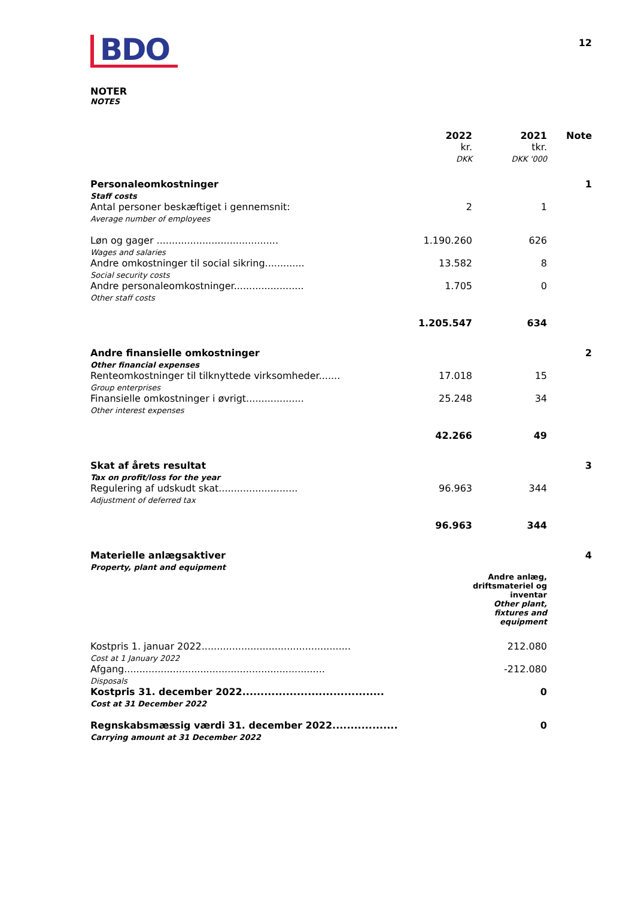12
BDO
NOTER
NOTES
| | 2022 kr. DKK | 2021 tkr. DKK '000 | Note |
| --- | --- | --- | --- |
| Personaleomkostninger Staff costs | | | 1 |
| Antal personer beskæftiget i gennemsnit: Average number of employees | 2 | 1 | |
| Løn og gager ........................................ Wages and salaries | 1.190.260 | 626 | |
| Andre omkostninger til social sikring............. Social security costs | 13.582 | 8 | |
| Andre personaleomkostninger....................... Other staff costs | 1.705 | 0 | |
| | 1.205.547 | 634 | |
| Andre finansielle omkostninger Other financial expenses | | | 2 |
| Renteomkostninger til tilknyttede virksomheder....... Group enterprises | 17.018 | 15 | |
| Finansielle omkostninger i øvrigt................... Other interest expenses | 25.248 | 34 | |
| | 42.266 | 49 | |
| Skat af årets resultat Tax on profit/loss for the year | | | 3 |
| Regulering af udskudt skat.......................... Adjustment of deferred tax | 96.963 | 344 | |
| | 96.963 | 344 | |
| Materielle anlægsaktiver Property, plant and equipment | | | 4 |
| | | Andre anlæg, driftsmateriel og inventar Other plant, fixtures and equipment | |
| Kostpris 1. januar 2022................................................. Cost at 1 January 2022 | | 212.080 | |
| Afgang.................................................................. Disposals | | -212.080 | |
| Kostpris 31. december 2022....................................... Cost at 31 December 2022 | | 0 | |
| Regnskabsmæssig værdi 31. december 2022.................. Carrying amount at 31 December 2022 | | 0 | |